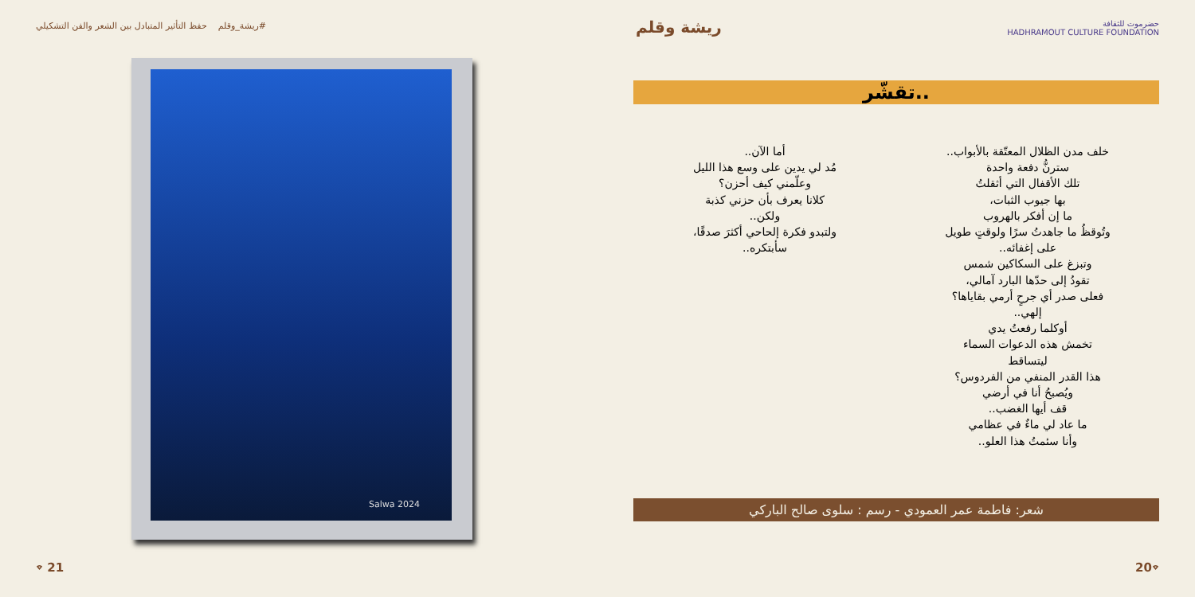#ريشة_وقلم حفظ التأثير المتبادل بين الشعر والفن التشكيلي
Salwa 2024
⌔ 21
ريشة وقلم
حضرموت للثقافة
HADHRAMOUT CULTURE FOUNDATION
تقشّر..
خلف مدن الظلال المعتّقة بالأبواب..
سترنُّ دفعة واحدة
تلك الأقفال التي أثقلتُ
بها جيوب الثبات،
ما إن أفكر بالهروب
وتُوقظُ ما جاهدتُ سرًا ولوقتٍ طويل
على إغفائه..
وتبزغ على السكاكين شمس
تقودُ إلى حدّها البارد آمالي،
فعلى صدر أي جرحٍ أرمي بقاياها؟
إلهي..
أوكلما رفعتُ يدي
تخمش هذه الدعوات السماء
ليتساقط
هذا القدر المنفي من الفردوس؟
ويُصبحُ أنا في أرضي
قف أيها الغضب..
ما عاد لي ماءٌ في عظامي
وأنا سئمتُ هذا العلو..
أما الآن..
مُد لي يدين على وسع هذا الليل
وعلّمني كيف أحزن؟
كلانا يعرف بأن حزني كذبة
ولكن..
ولتبدو فكرة إلحاحي أكثرَ صدقًا،
سأبتكره..
شعر: فاطمة عمر العمودي - رسم : سلوى صالح الباركي
20⌔